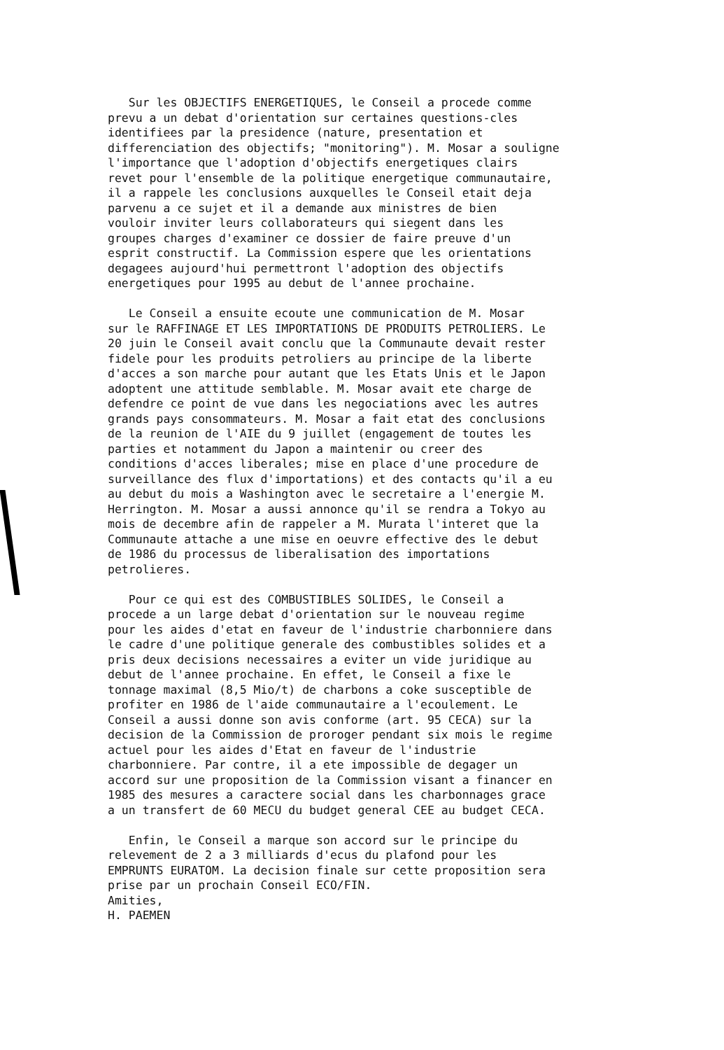Sur les OBJECTIFS ENERGETIQUES, le Conseil a procede comme prevu a un debat d'orientation sur certaines questions-cles identifiees par la presidence (nature, presentation et differenciation des objectifs; "monitoring"). M. Mosar a souligne l'importance que l'adoption d'objectifs energetiques clairs revet pour l'ensemble de la politique energetique communautaire, il a rappele les conclusions auxquelles le Conseil etait deja parvenu a ce sujet et il a demande aux ministres de bien vouloir inviter leurs collaborateurs qui siegent dans les groupes charges d'examiner ce dossier de faire preuve d'un esprit constructif. La Commission espere que les orientations degagees aujourd'hui permettront l'adoption des objectifs energetiques pour 1995 au debut de l'annee prochaine.
Le Conseil a ensuite ecoute une communication de M. Mosar sur le RAFFINAGE ET LES IMPORTATIONS DE PRODUITS PETROLIERS. Le 20 juin le Conseil avait conclu que la Communaute devait rester fidele pour les produits petroliers au principe de la liberte d'acces a son marche pour autant que les Etats Unis et le Japon adoptent une attitude semblable. M. Mosar avait ete charge de defendre ce point de vue dans les negociations avec les autres grands pays consommateurs. M. Mosar a fait etat des conclusions de la reunion de l'AIE du 9 juillet (engagement de toutes les parties et notamment du Japon a maintenir ou creer des conditions d'acces liberales; mise en place d'une procedure de surveillance des flux d'importations) et des contacts qu'il a eu au debut du mois a Washington avec le secretaire a l'energie M. Herrington. M. Mosar a aussi annonce qu'il se rendra a Tokyo au mois de decembre afin de rappeler a M. Murata l'interet que la Communaute attache a une mise en oeuvre effective des le debut de 1986 du processus de liberalisation des importations petrolieres.
Pour ce qui est des COMBUSTIBLES SOLIDES, le Conseil a procede a un large debat d'orientation sur le nouveau regime pour les aides d'etat en faveur de l'industrie charbonniere dans le cadre d'une politique generale des combustibles solides et a pris deux decisions necessaires a eviter un vide juridique au debut de l'annee prochaine. En effet, le Conseil a fixe le tonnage maximal (8,5 Mio/t) de charbons a coke susceptible de profiter en 1986 de l'aide communautaire a l'ecoulement. Le Conseil a aussi donne son avis conforme (art. 95 CECA) sur la decision de la Commission de proroger pendant six mois le regime actuel pour les aides d'Etat en faveur de l'industrie charbonniere. Par contre, il a ete impossible de degager un accord sur une proposition de la Commission visant a financer en 1985 des mesures a caractere social dans les charbonnages grace a un transfert de 60 MECU du budget general CEE au budget CECA.
Enfin, le Conseil a marque son accord sur le principe du relevement de 2 a 3 milliards d'ecus du plafond pour les EMPRUNTS EURATOM. La decision finale sur cette proposition sera prise par un prochain Conseil ECO/FIN. Amities, H. PAEMEN